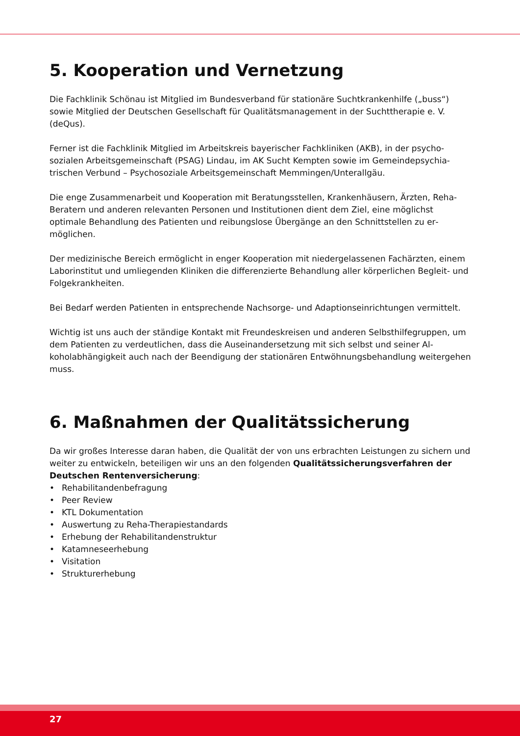5. Kooperation und Vernetzung
Die Fachklinik Schönau ist Mitglied im Bundesverband für stationäre Suchtkrankenhilfe („buss“) sowie Mitglied der Deutschen Gesellschaft für Qualitätsmanagement in der Suchttherapie e. V. (deQus).
Ferner ist die Fachklinik Mitglied im Arbeitskreis bayerischer Fachkliniken (AKB), in der psycho­sozialen Arbeitsgemeinschaft (PSAG) Lindau, im AK Sucht Kempten sowie im Gemeindepsychia­trischen Verbund – Psychosoziale Arbeitsgemeinschaft Memmingen/Unterallgäu.
Die enge Zusammenarbeit und Kooperation mit Beratungsstellen, Krankenhäusern, Ärzten, Reha-Beratern und anderen relevanten Personen und Institutionen dient dem Ziel, eine möglichst optimale Behandlung des Patienten und reibungslose Übergänge an den Schnittstellen zu er­möglichen.
Der medizinische Bereich ermöglicht in enger Kooperation mit niedergelassenen Fachärzten, einem Laborinstitut und umliegenden Kliniken die differenzierte Behandlung aller körperlichen Begleit- und Folgekrankheiten.
Bei Bedarf werden Patienten in entsprechende Nachsorge- und Adaptionseinrichtungen ver­mittelt.
Wichtig ist uns auch der ständige Kontakt mit Freundeskreisen und anderen Selbsthilfegruppen, um dem Patienten zu verdeutlichen, dass die Auseinandersetzung mit sich selbst und seiner Al­koholabhängigkeit auch nach der Beendigung der stationären Entwöhnungsbehandlung weiter­gehen muss.
6. Maßnahmen der Qualitätssicherung
Da wir großes Interesse daran haben, die Qualität der von uns erbrachten Leistungen zu sichern und weiter zu entwickeln, beteiligen wir uns an den folgenden Qualitätssicherungsverfahren der Deutschen Rentenversicherung:
• Rehabilitandenbefragung
• Peer Review
• KTL Dokumentation
• Auswertung zu Reha-Therapiestandards
• Erhebung der Rehabilitandenstruktur
• Katamneseerhebung
• Visitation
• Strukturerhebung
27